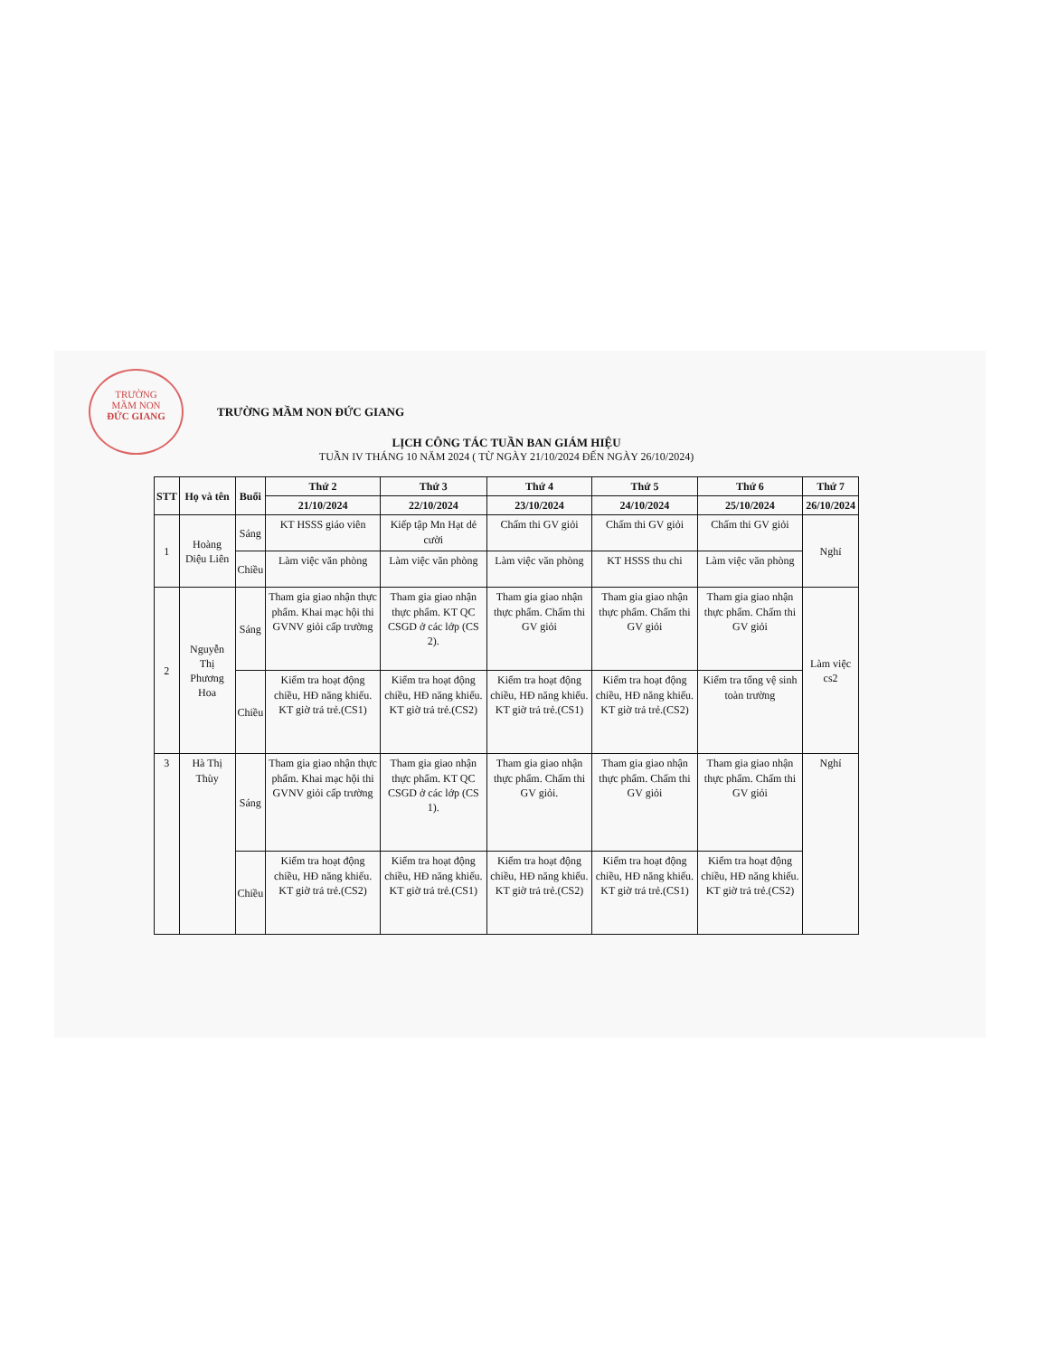TRƯỜNG
MẦM NON
ĐỨC GIANG
TRƯỜNG MẦM NON ĐỨC GIANG
LỊCH CÔNG TÁC TUẦN BAN GIÁM HIỆU
TUẦN IV THÁNG 10 NĂM 2024 ( TỪ NGÀY 21/10/2024 ĐẾN NGÀY 26/10/2024)
| STT | Họ và tên | Buổi | Thứ 2 | Thứ 3 | Thứ 4 | Thứ 5 | Thứ 6 | Thứ 7 |
| --- | --- | --- | --- | --- | --- | --- | --- | --- |
| | | | 21/10/2024 | 22/10/2024 | 23/10/2024 | 24/10/2024 | 25/10/2024 | 26/10/2024 |
| 1 | Hoàng Diệu Liên | Sáng | KT HSSS giáo viên | Kiếp tập Mn Hạt dẻ cười | Chấm thi GV giỏi | Chấm thi GV giỏi | Chấm thi GV giỏi | Nghỉ |
| | | Chiều | Làm việc văn phòng | Làm việc văn phòng | Làm việc văn phòng | KT HSSS thu chi | Làm việc văn phòng | |
| 2 | Nguyễn Thị Phương Hoa | Sáng | Tham gia giao nhận thực phẩm. Khai mạc hội thi GVNV giỏi cấp trường | Tham gia giao nhận thực phẩm. KT QC CSGD ở các lớp (CS 2). | Tham gia giao nhận thực phẩm. Chấm thi GV giỏi | Tham gia giao nhận thực phẩm. Chấm thi GV giỏi | Tham gia giao nhận thực phẩm. Chấm thi GV giỏi | Làm việc cs2 |
| | | Chiều | Kiểm tra hoạt động chiều, HĐ năng khiếu. KT giờ trả trẻ.(CS1) | Kiểm tra hoạt động chiều, HĐ năng khiếu. KT giờ trả trẻ.(CS2) | Kiểm tra hoạt động chiều, HĐ năng khiếu. KT giờ trả trẻ.(CS1) | Kiểm tra hoạt động chiều, HĐ năng khiếu. KT giờ trả trẻ.(CS2) | Kiểm tra tổng vệ sinh toàn trường | |
| 3 | Hà Thị Thùy | Sáng | Tham gia giao nhận thực phẩm. Khai mạc hội thi GVNV giỏi cấp trường | Tham gia giao nhận thực phẩm. KT QC CSGD ở các lớp (CS 1). | Tham gia giao nhận thực phẩm. Chấm thi GV giỏi. | Tham gia giao nhận thực phẩm. Chấm thi GV giỏi | Tham gia giao nhận thực phẩm. Chấm thi GV giỏi | Nghỉ |
| | | Chiều | Kiểm tra hoạt động chiều, HĐ năng khiếu. KT giờ trả trẻ.(CS2) | Kiểm tra hoạt động chiều, HĐ năng khiếu. KT giờ trả trẻ.(CS1) | Kiểm tra hoạt động chiều, HĐ năng khiếu. KT giờ trả trẻ.(CS2) | Kiểm tra hoạt động chiều, HĐ năng khiếu. KT giờ trả trẻ.(CS1) | Kiểm tra hoạt động chiều, HĐ năng khiếu. KT giờ trả trẻ.(CS2) | |